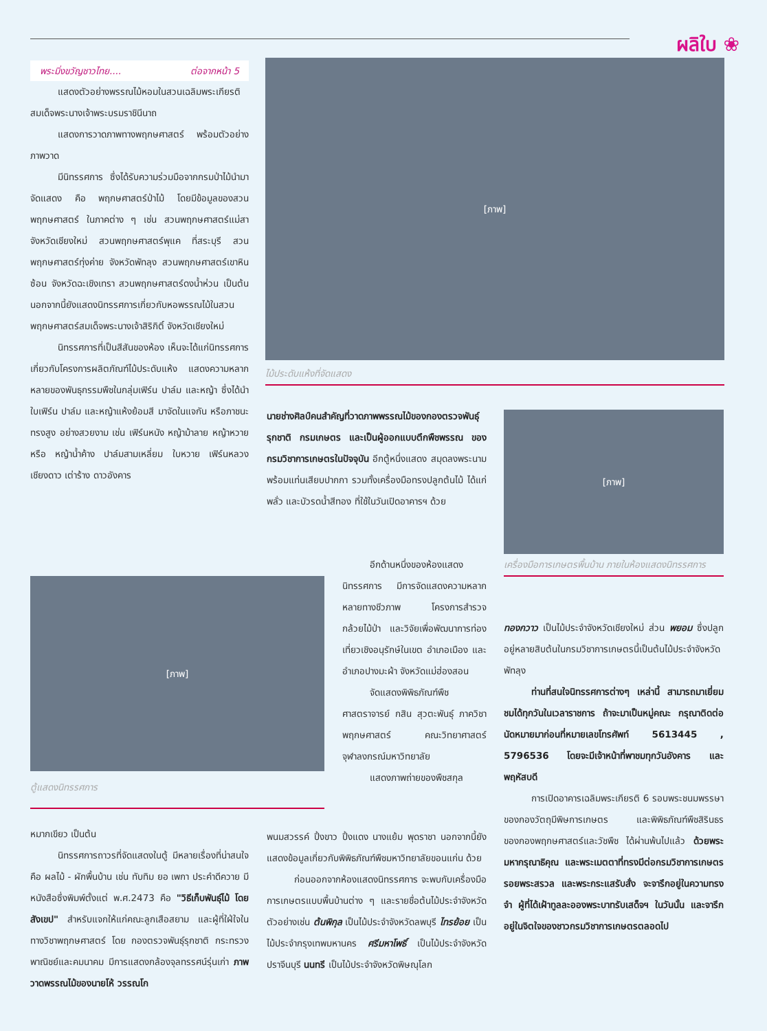ผลิใบ ❀
พระมิ่งขวัญชาวไทย.... ต่อจากหน้า 5
แสดงตัวอย่างพรรณไม้หอมในสวนเฉลิมพระเกียรติสมเด็จพระนางเจ้าพระบรมราชินีนาถ
แสดงการวาดภาพทางพฤกษศาสตร์ พร้อมตัวอย่างภาพวาด
มีนิทรรศการ ซึ่งได้รับความร่วมมือจากกรมป่าไม้นำมาจัดแสดง คือ พฤกษศาสตร์ป่าไม้ โดยมีข้อมูลของสวนพฤกษศาสตร์ ในภาคต่าง ๆ เช่น สวนพฤกษศาสตร์แม่สา จังหวัดเชียงใหม่ สวนพฤกษศาสตร์พุแค ที่สระบุรี สวนพฤกษศาสตร์ทุ่งค่าย จังหวัดพัทลุง สวนพฤกษศาสตร์เขาหินซ้อน จังหวัดฉะเชิงเทรา สวนพฤกษศาสตร์ดงน้ำห่วน เป็นต้น นอกจากนี้ยังแสดงนิทรรศการเกี่ยวกับหอพรรณไม้ในสวนพฤกษศาสตร์สมเด็จพระนางเจ้าสิริกิติ์ จังหวัดเชียงใหม่
นิทรรศการที่เป็นสีสันของห้อง เห็นจะได้แก่นิทรรศการเกี่ยวกับโครงการผลิตภัณฑ์ไม้ประดับแห้ง แสดงความหลากหลายของพันธุกรรมพืชในกลุ่มเฟิร์น ปาล์ม และหญ้า ซึ่งได้นำใบเฟิร์น ปาล์ม และหญ้าแห้งย้อมสี มาจัดในแจกัน หรือภาชนะทรงสูง อย่างสวยงาม เช่น เฟิร์นหนัง หญ้าม้าลาย หญ้าหวาย หรือ หญ้าน้ำค้าง ปาล์มสามเหลี่ยม ใบหวาย เฟิร์นหลวงเชียงดาว เต่าร้าง ดาวอังคาร
[ภาพ]
ไม้ประดับแห้งที่จัดแสดง
นายช่างศิลป์คนสำคัญที่วาดภาพพรรณไม้ของกองตรวจพันธุ์รุกชาติ กรมเกษตร และเป็นผู้ออกแบบตึกพืชพรรณ ของกรมวิชาการเกษตรในปัจจุบัน อีกตู้หนึ่งแสดง สมุดลงพระนาม พร้อมแท่นเสียบปากกา รวมทั้งเครื่องมือทรงปลูกต้นไม้ ได้แก่ พลั่ว และบัวรดน้ำสีทอง ที่ใช้ในวันเปิดอาคารฯ ด้วย
[ภาพ]
เครื่องมือการเกษตรพื้นบ้าน ภายในห้องแสดงนิทรรศการ
[ภาพ]
ตู้แสดงนิทรรศการ
อีกด้านหนึ่งของห้องแสดงนิทรรศการ มีการจัดแสดงความหลากหลายทางชีวภาพ โครงการสำรวจกล้วยไม้ป่า และวิจัยเพื่อพัฒนาการท่องเที่ยวเชิงอนุรักษ์ในเขต อำเภอเมือง และ อำเภอปางมะผ้า จังหวัดแม่ฮ่องสอน
จัดแสดงพิพิธภัณฑ์พืช ศาสตราจารย์ กสิน สุวตะพันธุ์ ภาควิชาพฤกษศาสตร์ คณะวิทยาศาสตร์ จุฬาลงกรณ์มหาวิทยาลัย
แสดงภาพถ่ายของพืชสกุล
หมากเขียว เป็นต้น
นิทรรศการถาวรที่จัดแสดงในตู้ มีหลายเรื่องที่น่าสนใจคือ ผลไม้ - ผักพื้นบ้าน เช่น ทับทิม ยอ เพกา ประคำดีควาย มีหนังสือซึ่งพิมพ์ตั้งแต่ พ.ศ.2473 คือ "วิธีเก็บพันธุ์ไม้ โดยสังเขป" สำหรับแจกให้แก่คณะลูกเสือสยาม และผู้ที่ใฝ่ใจในทางวิชาพฤกษศาสตร์ โดย กองตรวจพันธุ์รุกชาติ กระทรวงพาณิชย์และคมนาคม มีการแสดงกล้องจุลทรรศน์รุ่นเก่า ภาพวาดพรรณไม้ของนายโห้ วรรณโก
พนมสวรรค์ ปิ้งขาว ปิ้งแดง นางแย้ม พุดราชา นอกจากนี้ยังแสดงข้อมูลเกี่ยวกับพิพิธภัณฑ์พืชมหาวิทยาลัยขอนแก่น ด้วย
ก่อนออกจากห้องแสดงนิทรรศการ จะพบกับเครื่องมือการเกษตรแบบพื้นบ้านต่าง ๆ และรายชื่อต้นไม้ประจำจังหวัด ตัวอย่างเช่น ต้นพิกุล เป็นไม้ประจำจังหวัดลพบุรี ไทรย้อย เป็นไม้ประจำกรุงเทพมหานคร ศรีมหาโพธิ์ เป็นไม้ประจำจังหวัดปราจีนบุรี นนทรี เป็นไม้ประจำจังหวัดพิษณุโลก
ทองกวาว เป็นไม้ประจำจังหวัดเชียงใหม่ ส่วน พยอม ซึ่งปลูกอยู่หลายสิบต้นในกรมวิชาการเกษตรนี้เป็นต้นไม้ประจำจังหวัดพัทลุง
ท่านที่สนใจนิทรรศการต่างๆ เหล่านี้ สามารถมาเยี่ยมชมได้ทุกวันในเวลาราชการ ถ้าจะมาเป็นหมู่คณะ กรุณาติดต่อนัดหมายมาก่อนที่หมายเลขโทรศัพท์ 5613445 , 5796536 โดยจะมีเจ้าหน้าที่พาชมทุกวันอังคาร และ พฤหัสบดี
การเปิดอาคารเฉลิมพระเกียรติ 6 รอบพระชนมพรรษา ของกองวัตถุมีพิษการเกษตร และพิพิธภัณฑ์พืชสิรินธรของกองพฤกษศาสตร์และวัชพืช ได้ผ่านพ้นไปแล้ว ด้วยพระมหากรุณาธิคุณ และพระเมตตาที่ทรงมีต่อกรมวิชาการเกษตร รอยพระสรวล และพระกระแสรับสั่ง จะจารึกอยู่ในความทรงจำ ผู้ที่ได้เฝ้าทูลละอองพระบาทรับเสด็จฯ ในวันนั้น และจารึกอยู่ในจิตใจของชาวกรมวิชาการเกษตรตลอดไป